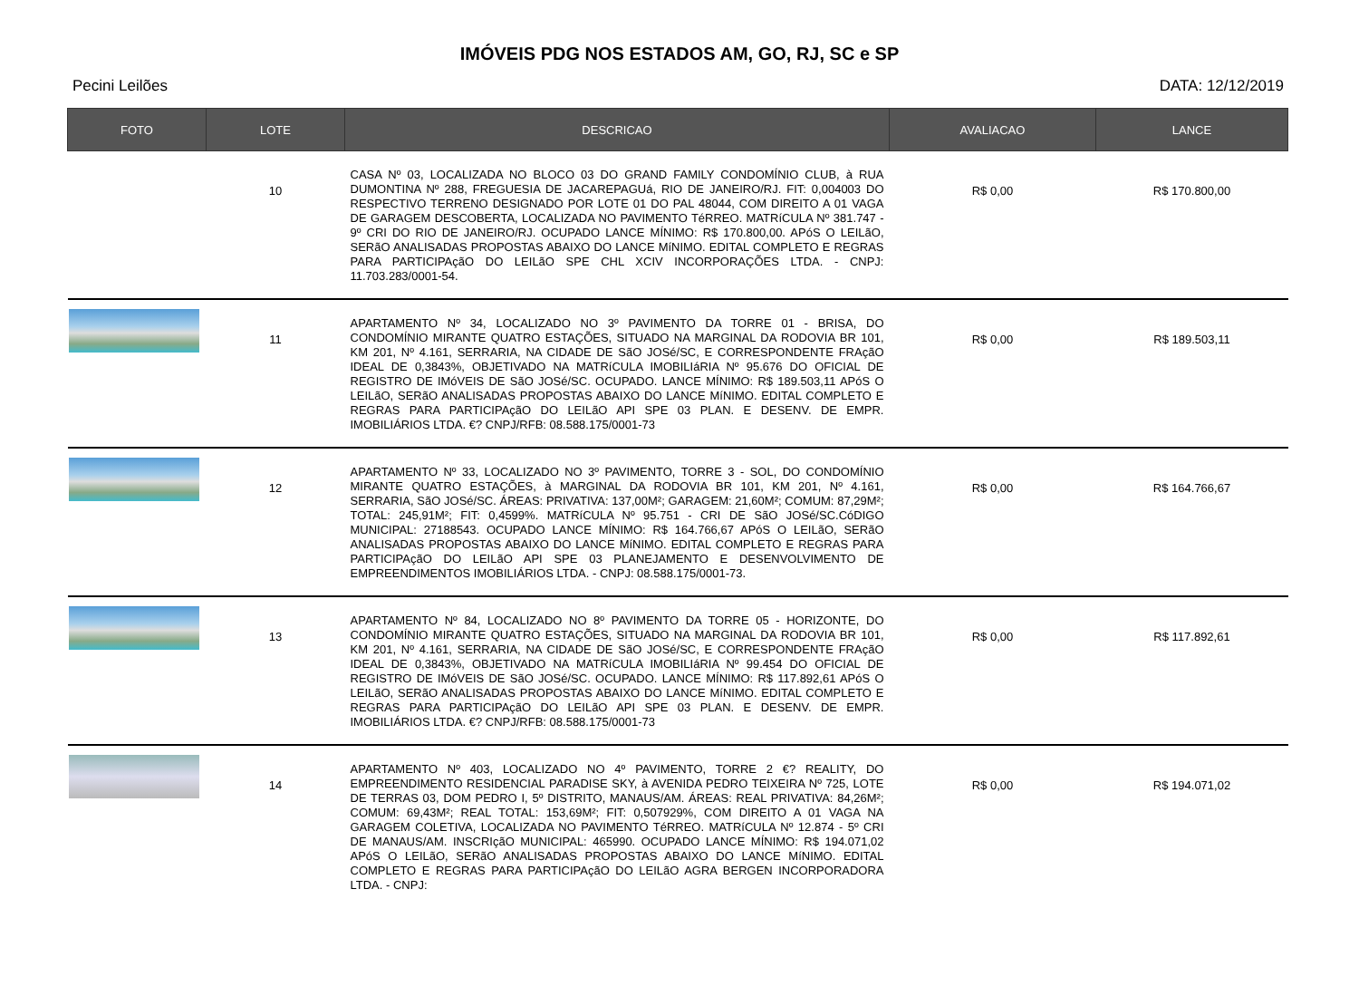IMÓVEIS PDG NOS ESTADOS AM, GO, RJ, SC e SP
Pecini Leilões DATA: 12/12/2019
| FOTO | LOTE | DESCRICAO | AVALIACAO | LANCE |
| --- | --- | --- | --- | --- |
| | 10 | CASA Nº 03, LOCALIZADA NO BLOCO 03 DO GRAND FAMILY CONDOMÍNIO CLUB, à RUA DUMONTINA Nº 288, FREGUESIA DE JACAREPAGUá, RIO DE JANEIRO/RJ. FIT: 0,004003 DO RESPECTIVO TERRENO DESIGNADO POR LOTE 01 DO PAL 48044, COM DIREITO A 01 VAGA DE GARAGEM DESCOBERTA, LOCALIZADA NO PAVIMENTO TéRREO. MATRíCULA Nº 381.747 - 9º CRI DO RIO DE JANEIRO/RJ. OCUPADO LANCE MÍNIMO: R$ 170.800,00. APóS O LEILãO, SERãO ANALISADAS PROPOSTAS ABAIXO DO LANCE MíNIMO. EDITAL COMPLETO E REGRAS PARA PARTICIPAçãO DO LEILãO SPE CHL XCIV INCORPORAÇÕES LTDA. - CNPJ: 11.703.283/0001-54. | R$ 0,00 | R$ 170.800,00 |
| | 11 | APARTAMENTO Nº 34, LOCALIZADO NO 3º PAVIMENTO DA TORRE 01 - BRISA, DO CONDOMÍNIO MIRANTE QUATRO ESTAÇÕES, SITUADO NA MARGINAL DA RODOVIA BR 101, KM 201, Nº 4.161, SERRARIA, NA CIDADE DE SãO JOSé/SC, E CORRESPONDENTE FRAçãO IDEAL DE 0,3843%, OBJETIVADO NA MATRíCULA IMOBILIáRIA Nº 95.676 DO OFICIAL DE REGISTRO DE IMóVEIS DE SãO JOSé/SC. OCUPADO. LANCE MÍNIMO: R$ 189.503,11 APóS O LEILãO, SERãO ANALISADAS PROPOSTAS ABAIXO DO LANCE MíNIMO. EDITAL COMPLETO E REGRAS PARA PARTICIPAçãO DO LEILãO API SPE 03 PLAN. E DESENV. DE EMPR. IMOBILIÁRIOS LTDA. €? CNPJ/RFB: 08.588.175/0001-73 | R$ 0,00 | R$ 189.503,11 |
| | 12 | APARTAMENTO Nº 33, LOCALIZADO NO 3º PAVIMENTO, TORRE 3 - SOL, DO CONDOMÍNIO MIRANTE QUATRO ESTAÇÕES, à MARGINAL DA RODOVIA BR 101, KM 201, Nº 4.161, SERRARIA, SãO JOSé/SC. ÁREAS: PRIVATIVA: 137,00M²; GARAGEM: 21,60M²; COMUM: 87,29M²; TOTAL: 245,91M²; FIT: 0,4599%. MATRíCULA Nº 95.751 - CRI DE SãO JOSé/SC.CóDIGO MUNICIPAL: 27188543. OCUPADO LANCE MÍNIMO: R$ 164.766,67 APóS O LEILãO, SERãO ANALISADAS PROPOSTAS ABAIXO DO LANCE MíNIMO. EDITAL COMPLETO E REGRAS PARA PARTICIPAçãO DO LEILãO API SPE 03 PLANEJAMENTO E DESENVOLVIMENTO DE EMPREENDIMENTOS IMOBILIÁRIOS LTDA. - CNPJ: 08.588.175/0001-73. | R$ 0,00 | R$ 164.766,67 |
| | 13 | APARTAMENTO Nº 84, LOCALIZADO NO 8º PAVIMENTO DA TORRE 05 - HORIZONTE, DO CONDOMÍNIO MIRANTE QUATRO ESTAÇÕES, SITUADO NA MARGINAL DA RODOVIA BR 101, KM 201, Nº 4.161, SERRARIA, NA CIDADE DE SãO JOSé/SC, E CORRESPONDENTE FRAçãO IDEAL DE 0,3843%, OBJETIVADO NA MATRíCULA IMOBILIáRIA Nº 99.454 DO OFICIAL DE REGISTRO DE IMóVEIS DE SãO JOSé/SC. OCUPADO. LANCE MÍNIMO: R$ 117.892,61 APóS O LEILãO, SERãO ANALISADAS PROPOSTAS ABAIXO DO LANCE MíNIMO. EDITAL COMPLETO E REGRAS PARA PARTICIPAçãO DO LEILãO API SPE 03 PLAN. E DESENV. DE EMPR. IMOBILIÁRIOS LTDA. €? CNPJ/RFB: 08.588.175/0001-73 | R$ 0,00 | R$ 117.892,61 |
| | 14 | APARTAMENTO Nº 403, LOCALIZADO NO 4º PAVIMENTO, TORRE 2 €? REALITY, DO EMPREENDIMENTO RESIDENCIAL PARADISE SKY, à AVENIDA PEDRO TEIXEIRA Nº 725, LOTE DE TERRAS 03, DOM PEDRO I, 5º DISTRITO, MANAUS/AM. ÁREAS: REAL PRIVATIVA: 84,26M²; COMUM: 69,43M²; REAL TOTAL: 153,69M²; FIT: 0,507929%, COM DIREITO A 01 VAGA NA GARAGEM COLETIVA, LOCALIZADA NO PAVIMENTO TéRREO. MATRíCULA Nº 12.874 - 5º CRI DE MANAUS/AM. INSCRIçãO MUNICIPAL: 465990. OCUPADO LANCE MÍNIMO: R$ 194.071,02 APóS O LEILãO, SERãO ANALISADAS PROPOSTAS ABAIXO DO LANCE MíNIMO. EDITAL COMPLETO E REGRAS PARA PARTICIPAçãO DO LEILãO AGRA BERGEN INCORPORADORA LTDA. - CNPJ: | R$ 0,00 | R$ 194.071,02 |